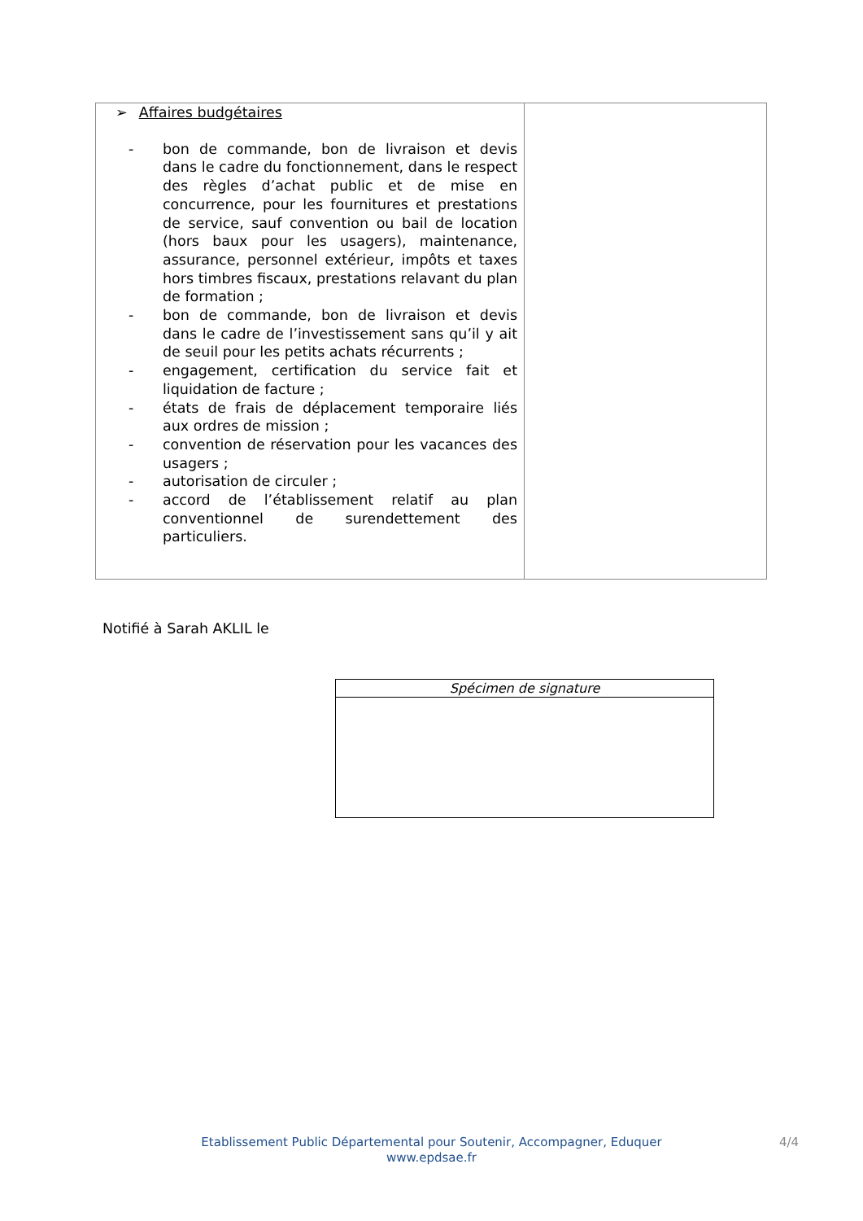| ➢ Affaires budgétaires - bon de commande, bon de livraison et devis dans le cadre du fonctionnement, dans le respect des règles d’achat public et de mise en concurrence, pour les fournitures et prestations de service, sauf convention ou bail de location (hors baux pour les usagers), maintenance, assurance, personnel extérieur, impôts et taxes hors timbres fiscaux, prestations relavant du plan de formation ; - bon de commande, bon de livraison et devis dans le cadre de l’investissement sans qu’il y ait de seuil pour les petits achats récurrents ; - engagement, certification du service fait et liquidation de facture ; - états de frais de déplacement temporaire liés aux ordres de mission ; - convention de réservation pour les vacances des usagers ; - autorisation de circuler ; - accord de l’établissement relatif au plan conventionnel de surendettement des particuliers. | |
Notifié à Sarah AKLIL le
| Spécimen de signature |
Etablissement Public Départemental pour Soutenir, Accompagner, Eduquer
www.epdsae.fr
4/4